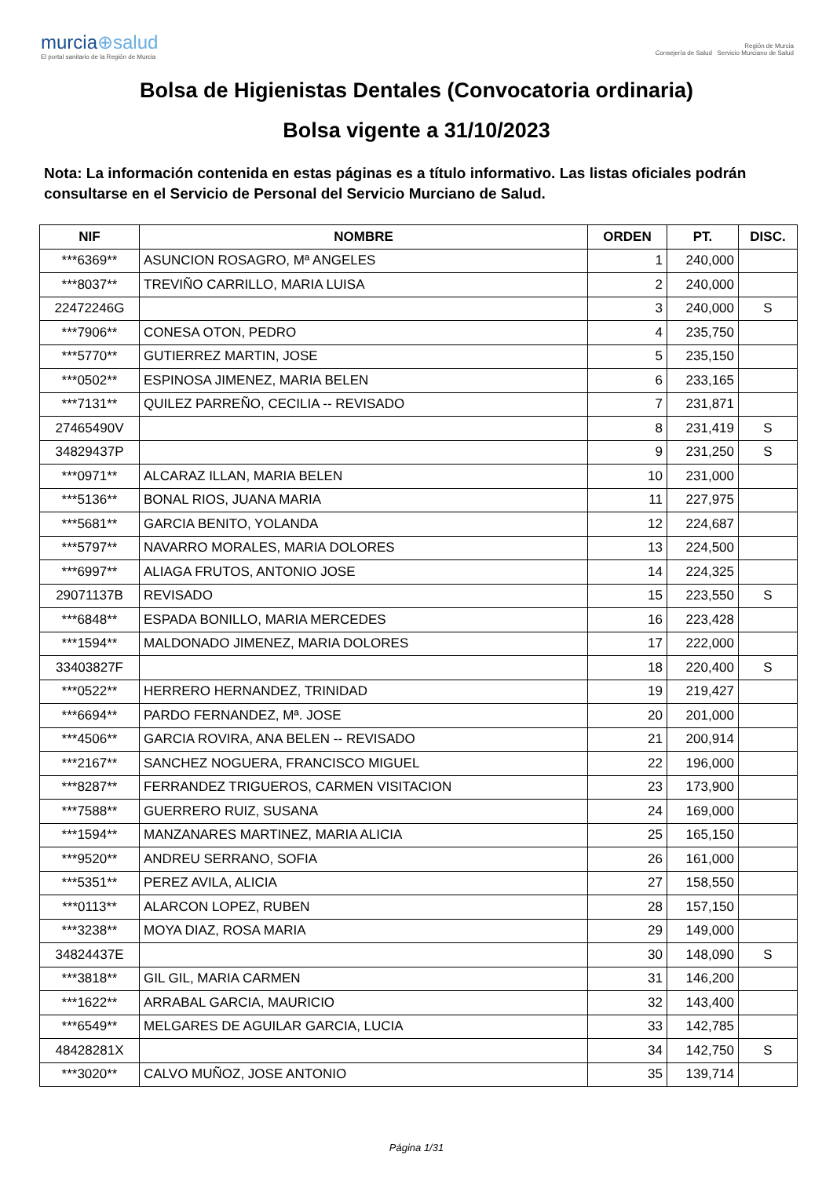murcia⊕salud
El portal sanitario de la Región de Murcia
Región de Murcia
Consejería de Salud Servicio Murciano de Salud
Bolsa de Higienistas Dentales (Convocatoria ordinaria)
Bolsa vigente a 31/10/2023
Nota: La información contenida en estas páginas es a título informativo. Las listas oficiales podrán consultarse en el Servicio de Personal del Servicio Murciano de Salud.
| NIF | NOMBRE | ORDEN | PT. | DISC. |
| --- | --- | --- | --- | --- |
| ***6369** | ASUNCION ROSAGRO, Mª ANGELES | 1 | 240,000 | |
| ***8037** | TREVIÑO CARRILLO, MARIA LUISA | 2 | 240,000 | |
| 22472246G | | 3 | 240,000 | S |
| ***7906** | CONESA OTON, PEDRO | 4 | 235,750 | |
| ***5770** | GUTIERREZ MARTIN, JOSE | 5 | 235,150 | |
| ***0502** | ESPINOSA JIMENEZ, MARIA BELEN | 6 | 233,165 | |
| ***7131** | QUILEZ PARREÑO, CECILIA -- REVISADO | 7 | 231,871 | |
| 27465490V | | 8 | 231,419 | S |
| 34829437P | | 9 | 231,250 | S |
| ***0971** | ALCARAZ ILLAN, MARIA BELEN | 10 | 231,000 | |
| ***5136** | BONAL RIOS, JUANA MARIA | 11 | 227,975 | |
| ***5681** | GARCIA BENITO, YOLANDA | 12 | 224,687 | |
| ***5797** | NAVARRO MORALES, MARIA DOLORES | 13 | 224,500 | |
| ***6997** | ALIAGA FRUTOS, ANTONIO JOSE | 14 | 224,325 | |
| 29071137B | REVISADO | 15 | 223,550 | S |
| ***6848** | ESPADA BONILLO, MARIA MERCEDES | 16 | 223,428 | |
| ***1594** | MALDONADO JIMENEZ, MARIA DOLORES | 17 | 222,000 | |
| 33403827F | | 18 | 220,400 | S |
| ***0522** | HERRERO HERNANDEZ, TRINIDAD | 19 | 219,427 | |
| ***6694** | PARDO FERNANDEZ, Mª. JOSE | 20 | 201,000 | |
| ***4506** | GARCIA ROVIRA, ANA BELEN -- REVISADO | 21 | 200,914 | |
| ***2167** | SANCHEZ NOGUERA, FRANCISCO MIGUEL | 22 | 196,000 | |
| ***8287** | FERRANDEZ TRIGUEROS, CARMEN VISITACION | 23 | 173,900 | |
| ***7588** | GUERRERO RUIZ, SUSANA | 24 | 169,000 | |
| ***1594** | MANZANARES MARTINEZ, MARIA ALICIA | 25 | 165,150 | |
| ***9520** | ANDREU SERRANO, SOFIA | 26 | 161,000 | |
| ***5351** | PEREZ AVILA, ALICIA | 27 | 158,550 | |
| ***0113** | ALARCON LOPEZ, RUBEN | 28 | 157,150 | |
| ***3238** | MOYA DIAZ, ROSA MARIA | 29 | 149,000 | |
| 34824437E | | 30 | 148,090 | S |
| ***3818** | GIL GIL, MARIA CARMEN | 31 | 146,200 | |
| ***1622** | ARRABAL GARCIA, MAURICIO | 32 | 143,400 | |
| ***6549** | MELGARES DE AGUILAR GARCIA, LUCIA | 33 | 142,785 | |
| 48428281X | | 34 | 142,750 | S |
| ***3020** | CALVO MUÑOZ, JOSE ANTONIO | 35 | 139,714 | |
Página 1/31